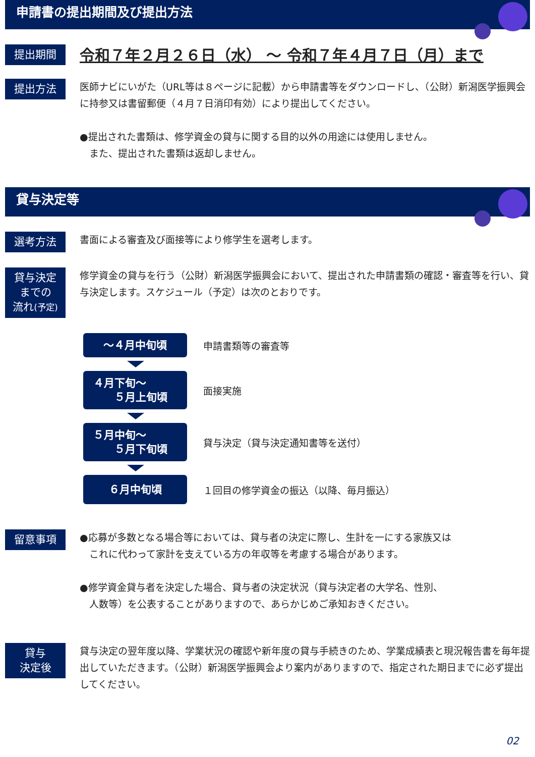申請書の提出期間及び提出方法
提出期間
令和７年２月２６日（水） ～ 令和７年４月７日（月）まで
提出方法
医師ナビにいがた（URL等は８ページに記載）から申請書等をダウンロードし、（公財）新潟医学振興会に持参又は書留郵便（４月７日消印有効）により提出してください。
●提出された書類は、修学資金の貸与に関する目的以外の用途には使用しません。
　また、提出された書類は返却しません。
貸与決定等
選考方法
書面による審査及び面接等により修学生を選考します。
貸与決定
までの
流れ(予定)
修学資金の貸与を行う（公財）新潟医学振興会において、提出された申請書類の確認・審査等を行い、貸与決定します。スケジュール（予定）は次のとおりです。
～４月中旬頃
申請書類等の審査等
４月下旬～
　　５月上旬頃
面接実施
５月中旬～
　　５月下旬頃
貸与決定（貸与決定通知書等を送付）
６月中旬頃
１回目の修学資金の振込（以降、毎月振込）
留意事項
●応募が多数となる場合等においては、貸与者の決定に際し、生計を一にする家族又は
　これに代わって家計を支えている方の年収等を考慮する場合があります。
●修学資金貸与者を決定した場合、貸与者の決定状況（貸与決定者の大学名、性別、
　人数等）を公表することがありますので、あらかじめご承知おきください。
貸与
決定後
貸与決定の翌年度以降、学業状況の確認や新年度の貸与手続きのため、学業成績表と現況報告書を毎年提出していただきます。（公財）新潟医学振興会より案内がありますので、指定された期日までに必ず提出してください。
02